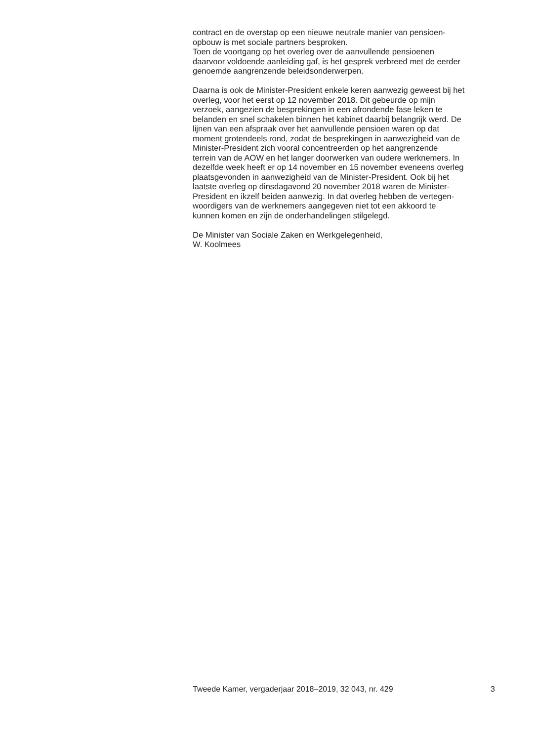contract en de overstap op een nieuwe neutrale manier van pensioen-
opbouw is met sociale partners besproken.
Toen de voortgang op het overleg over de aanvullende pensioenen
daarvoor voldoende aanleiding gaf, is het gesprek verbreed met de eerder
genoemde aangrenzende beleidsonderwerpen.
Daarna is ook de Minister-President enkele keren aanwezig geweest bij het
overleg, voor het eerst op 12 november 2018. Dit gebeurde op mijn
verzoek, aangezien de besprekingen in een afrondende fase leken te
belanden en snel schakelen binnen het kabinet daarbij belangrijk werd. De
lijnen van een afspraak over het aanvullende pensioen waren op dat
moment grotendeels rond, zodat de besprekingen in aanwezigheid van de
Minister-President zich vooral concentreerden op het aangrenzende
terrein van de AOW en het langer doorwerken van oudere werknemers. In
dezelfde week heeft er op 14 november en 15 november eveneens overleg
plaatsgevonden in aanwezigheid van de Minister-President. Ook bij het
laatste overleg op dinsdagavond 20 november 2018 waren de Minister-
President en ikzelf beiden aanwezig. In dat overleg hebben de vertegen-
woordigers van de werknemers aangegeven niet tot een akkoord te
kunnen komen en zijn de onderhandelingen stilgelegd.
De Minister van Sociale Zaken en Werkgelegenheid,
W. Koolmees
Tweede Kamer, vergaderjaar 2018–2019, 32 043, nr. 429 3